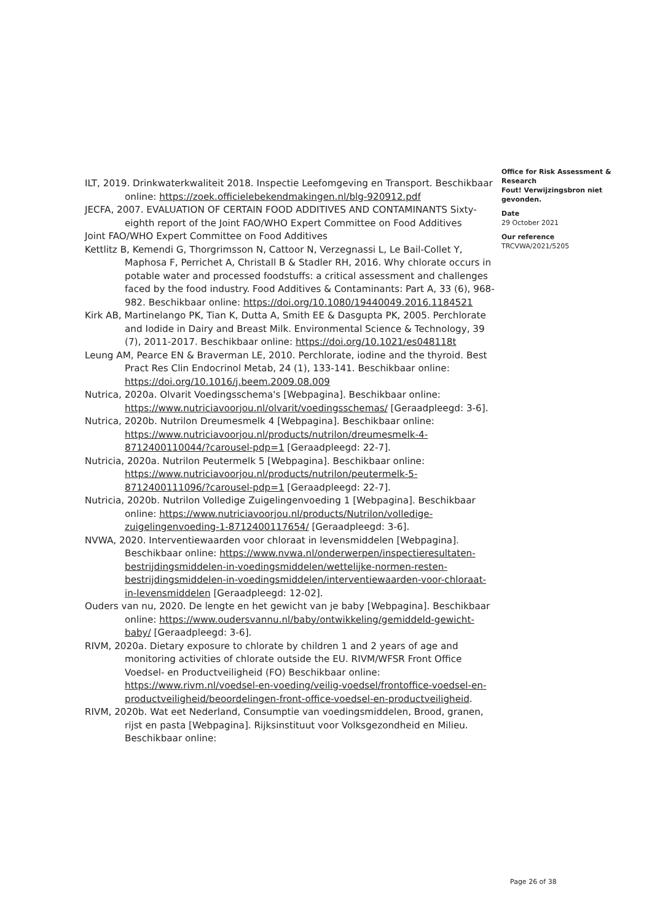ILT, 2019. Drinkwaterkwaliteit 2018. Inspectie Leefomgeving en Transport. Beschikbaar online: https://zoek.officielebekendmakingen.nl/blg-920912.pdf
JECFA, 2007. EVALUATION OF CERTAIN FOOD ADDITIVES AND CONTAMINANTS Sixty-eighth report of the Joint FAO/WHO Expert Committee on Food Additives
Joint FAO/WHO Expert Committee on Food Additives
Kettlitz B, Kemendi G, Thorgrimsson N, Cattoor N, Verzegnassi L, Le Bail-Collet Y, Maphosa F, Perrichet A, Christall B & Stadler RH, 2016. Why chlorate occurs in potable water and processed foodstuffs: a critical assessment and challenges faced by the food industry. Food Additives & Contaminants: Part A, 33 (6), 968-982. Beschikbaar online: https://doi.org/10.1080/19440049.2016.1184521
Kirk AB, Martinelango PK, Tian K, Dutta A, Smith EE & Dasgupta PK, 2005. Perchlorate and Iodide in Dairy and Breast Milk. Environmental Science & Technology, 39 (7), 2011-2017. Beschikbaar online: https://doi.org/10.1021/es048118t
Leung AM, Pearce EN & Braverman LE, 2010. Perchlorate, iodine and the thyroid. Best Pract Res Clin Endocrinol Metab, 24 (1), 133-141. Beschikbaar online: https://doi.org/10.1016/j.beem.2009.08.009
Nutrica, 2020a. Olvarit Voedingsschema's [Webpagina]. Beschikbaar online: https://www.nutriciavoorjou.nl/olvarit/voedingsschemas/ [Geraadpleegd: 3-6].
Nutrica, 2020b. Nutrilon Dreumesmelk 4 [Webpagina]. Beschikbaar online: https://www.nutriciavoorjou.nl/products/nutrilon/dreumesmelk-4-8712400110044/?carousel-pdp=1 [Geraadpleegd: 22-7].
Nutricia, 2020a. Nutrilon Peutermelk 5 [Webpagina]. Beschikbaar online: https://www.nutriciavoorjou.nl/products/nutrilon/peutermelk-5-8712400111096/?carousel-pdp=1 [Geraadpleegd: 22-7].
Nutricia, 2020b. Nutrilon Volledige Zuigelingenvoeding 1 [Webpagina]. Beschikbaar online: https://www.nutriciavoorjou.nl/products/Nutrilon/volledige-zuigelingenvoeding-1-8712400117654/ [Geraadpleegd: 3-6].
NVWA, 2020. Interventiewaarden voor chloraat in levensmiddelen [Webpagina]. Beschikbaar online: https://www.nvwa.nl/onderwerpen/inspectieresultaten-bestrijdingsmiddelen-in-voedingsmiddelen/wettelijke-normen-resten-bestrijdingsmiddelen-in-voedingsmiddelen/interventiewaarden-voor-chloraat-in-levensmiddelen [Geraadpleegd: 12-02].
Ouders van nu, 2020. De lengte en het gewicht van je baby [Webpagina]. Beschikbaar online: https://www.oudersvannu.nl/baby/ontwikkeling/gemiddeld-gewicht-baby/ [Geraadpleegd: 3-6].
RIVM, 2020a. Dietary exposure to chlorate by children 1 and 2 years of age and monitoring activities of chlorate outside the EU. RIVM/WFSR Front Office Voedsel- en Productveiligheid (FO) Beschikbaar online: https://www.rivm.nl/voedsel-en-voeding/veilig-voedsel/frontoffice-voedsel-en-productveiligheid/beoordelingen-front-office-voedsel-en-productveiligheid.
RIVM, 2020b. Wat eet Nederland, Consumptie van voedingsmiddelen, Brood, granen, rijst en pasta [Webpagina]. Rijksinstituut voor Volksgezondheid en Milieu. Beschikbaar online:
Office for Risk Assessment & Research
Fout! Verwijzingsbron niet gevonden.
Date
29 October 2021
Our reference
TRCVWA/2021/5205
Page 26 of 38